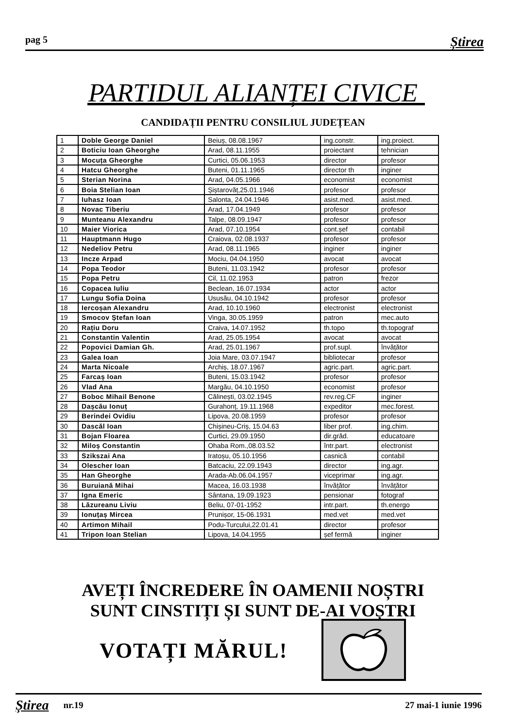pag 5 Știrea
PARTIDUL ALIANȚEI CIVICE
CANDIDAȚII PENTRU CONSILIUL JUDEȚEAN
| 1 | Doble George Daniel | Beiuș, 08.08.1967 | ing.constr. | ing.proiect. |
| 2 | Boticiu Ioan Gheorghe | Arad, 08.11.1955 | proiectant | tehnician |
| 3 | Mocuța Gheorghe | Curtici, 05.06.1953 | director | profesor |
| 4 | Hatcu Gheorghe | Buteni, 01.11.1965 | director th | inginer |
| 5 | Sterian Norina | Arad, 04.05.1966 | economist | economist |
| 6 | Boia Stelian Ioan | Șiștarovăț,25.01.1946 | profesor | profesor |
| 7 | Iuhasz Ioan | Salonta, 24.04.1946 | asist.med. | asist.med. |
| 8 | Novac Tiberiu | Arad, 17.04.1949 | profesor | profesor |
| 9 | Munteanu Alexandru | Talpe, 08.09.1947 | profesor | profesor |
| 10 | Maier Viorica | Arad, 07.10.1954 | cont.șef | contabil |
| 11 | Hauptmann Hugo | Craiova, 02.08.1937 | profesor | profesor |
| 12 | Nedeliov Petru | Arad, 08.11.1965 | inginer | inginer |
| 13 | Incze Arpad | Mociu, 04.04.1950 | avocat | avocat |
| 14 | Popa Teodor | Buteni, 11.03.1942 | profesor | profesor |
| 15 | Popa Petru | Cil, 11.02.1953 | patron | frezor |
| 16 | Copacea Iuliu | Beclean, 16.07.1934 | actor | actor |
| 17 | Lungu Sofia Doina | Ususău, 04.10.1942 | profesor | profesor |
| 18 | Iercoșan Alexandru | Arad, 10.10.1960 | electronist | electronist |
| 19 | Smocov Ștefan Ioan | Vinga, 30.05.1959 | patron | mec.auto |
| 20 | Rațiu Doru | Craiva, 14.07.1952 | th.topo | th.topograf |
| 21 | Constantin Valentin | Arad, 25.05.1954 | avocat | avocat |
| 22 | Popovici Damian Gh. | Arad, 25.01.1967 | prof.supl. | învățător |
| 23 | Galea Ioan | Joia Mare, 03.07.1947 | bibliotecar | profesor |
| 24 | Marta Nicoale | Archiș, 18.07.1967 | agric.part. | agric.part. |
| 25 | Farcaș Ioan | Buteni, 15.03.1942 | profesor | profesor |
| 26 | Vlad Ana | Margău, 04.10.1950 | economist | profesor |
| 27 | Boboc Mihail Benone | Călinești, 03.02.1945 | rev.reg.CF | inginer |
| 28 | Dașcău Ionuț | Gurahonț, 19.11.1968 | expeditor | mec.forest. |
| 29 | Berindei Ovidiu | Lipova, 20.08.1959 | profesor | profesor |
| 30 | Dascăl Ioan | Chișineu-Criș, 15.04.63 | liber prof. | ing.chim. |
| 31 | Bojan Floarea | Curtici, 29.09.1950 | dir.grăd. | educatoare |
| 32 | Miloș Constantin | Ohaba Rom.,08.03.52 | într.part. | electronist |
| 33 | Szikszai Ana | Iratoșu, 05.10.1956 | casnică | contabil |
| 34 | Olescher Ioan | Batcaciu, 22.09.1943 | director | ing.agr. |
| 35 | Han Gheorghe | Arada-Ab.06.04.1957 | viceprimar | ing.agr. |
| 36 | Buruiană Mihai | Macea, 16.03.1938 | învățător | învățător |
| 37 | Igna Emeric | Sântana, 19.09.1923 | pensionar | fotograf |
| 38 | Lăzureanu Liviu | Beliu, 07-01-1952 | intr.part. | th.energo |
| 39 | Ionuțaș Mircea | Prunișor, 15-06.1931 | med.vet | med.vet |
| 40 | Artimon Mihail | Podu-Turcului,22.01.41 | director | profesor |
| 41 | Tripon Ioan Stelian | Lipova, 14.04.1955 | șef fermă | inginer |
AVEȚI ÎNCREDERE ÎN OAMENII NOȘTRI
SUNT CINSTIȚI ȘI SUNT DE-AI VOȘTRI
VOTAȚI MĂRUL!
Știrea nr.19 27 mai-1 iunie 1996